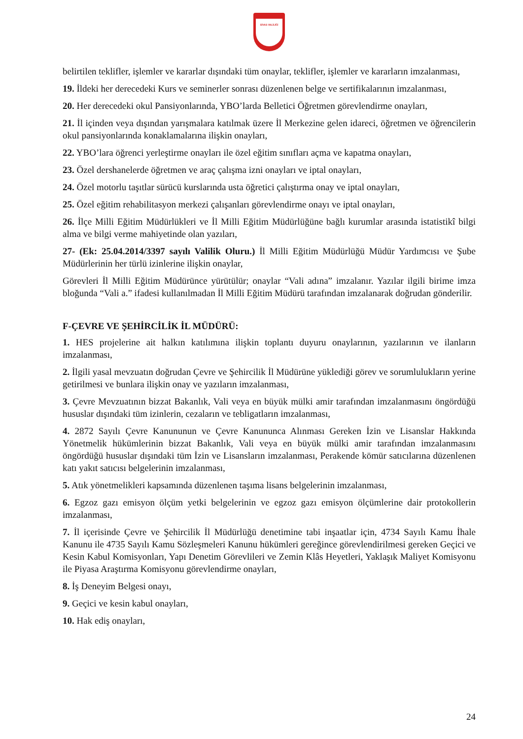SİVAS VALİLİĞİ
belirtilen teklifler, işlemler ve kararlar dışındaki tüm onaylar, teklifler, işlemler ve kararların imzalanması,
19. İldeki her derecedeki Kurs ve seminerler sonrası düzenlenen belge ve sertifikalarının imzalanması,
20. Her derecedeki okul Pansiyonlarında, YBO’larda Belletici Öğretmen görevlendirme onayları,
21. İl içinden veya dışından yarışmalara katılmak üzere İl Merkezine gelen idareci, öğretmen ve öğrencilerin okul pansiyonlarında konaklamalarına ilişkin onayları,
22. YBO’lara öğrenci yerleştirme onayları ile özel eğitim sınıfları açma ve kapatma onayları,
23. Özel dershanelerde öğretmen ve araç çalışma izni onayları ve iptal onayları,
24. Özel motorlu taşıtlar sürücü kurslarında usta öğretici çalıştırma onay ve iptal onayları,
25. Özel eğitim rehabilitasyon merkezi çalışanları görevlendirme onayı ve iptal onayları,
26. İlçe Milli Eğitim Müdürlükleri ve İl Milli Eğitim Müdürlüğüne bağlı kurumlar arasında istatistikî bilgi alma ve bilgi verme mahiyetinde olan yazıları,
27- (Ek: 25.04.2014/3397 sayılı Valilik Oluru.) İl Milli Eğitim Müdürlüğü Müdür Yardımcısı ve Şube Müdürlerinin her türlü izinlerine ilişkin onaylar,
Görevleri İl Milli Eğitim Müdürünce yürütülür; onaylar “Vali adına” imzalanır. Yazılar ilgili birime imza bloğunda “Vali a.” ifadesi kullanılmadan İl Milli Eğitim Müdürü tarafından imzalanarak doğrudan gönderilir.
F-ÇEVRE VE ŞEHİRCİLİK İL MÜDÜRÜ:
1. HES projelerine ait halkın katılımına ilişkin toplantı duyuru onaylarının, yazılarının ve ilanların imzalanması,
2. İlgili yasal mevzuatın doğrudan Çevre ve Şehircilik İl Müdürüne yüklediği görev ve sorumlulukların yerine getirilmesi ve bunlara ilişkin onay ve yazıların imzalanması,
3. Çevre Mevzuatının bizzat Bakanlık, Vali veya en büyük mülki amir tarafından imzalanmasını öngördüğü hususlar dışındaki tüm izinlerin, cezaların ve tebligatların imzalanması,
4. 2872 Sayılı Çevre Kanununun ve Çevre Kanununca Alınması Gereken İzin ve Lisanslar Hakkında Yönetmelik hükümlerinin bizzat Bakanlık, Vali veya en büyük mülki amir tarafından imzalanmasını öngördüğü hususlar dışındaki tüm İzin ve Lisansların imzalanması, Perakende kömür satıcılarına düzenlenen katı yakıt satıcısı belgelerinin imzalanması,
5. Atık yönetmelikleri kapsamında düzenlenen taşıma lisans belgelerinin imzalanması,
6. Egzoz gazı emisyon ölçüm yetki belgelerinin ve egzoz gazı emisyon ölçümlerine dair protokollerin imzalanması,
7. İl içerisinde Çevre ve Şehircilik İl Müdürlüğü denetimine tabi inşaatlar için, 4734 Sayılı Kamu İhale Kanunu ile 4735 Sayılı Kamu Sözleşmeleri Kanunu hükümleri gereğince görevlendirilmesi gereken Geçici ve Kesin Kabul Komisyonları, Yapı Denetim Görevlileri ve Zemin Klâs Heyetleri, Yaklaşık Maliyet Komisyonu ile Piyasa Araştırma Komisyonu görevlendirme onayları,
8. İş Deneyim Belgesi onayı,
9. Geçici ve kesin kabul onayları,
10. Hak ediş onayları,
24